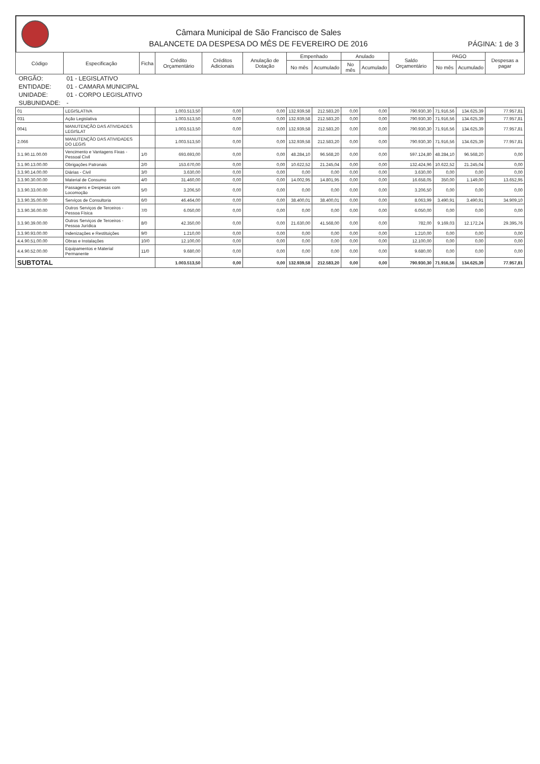Câmara Municipal de São Francisco de Sales
BALANCETE DA DESPESA DO MÊS DE FEVEREIRO DE 2016
PÁGINA: 1 de 3
| Código | Especificação | Ficha | Crédito Orçamentário | Créditos Adicionais | Anulação de Dotação | Empenhado | | Anulado | | Saldo Orçamentário | PAGO | | Despesas a pagar |
| --- | --- | --- | --- | --- | --- | --- | --- | --- | --- | --- | --- | --- | --- |
| | | | | | | No mês | Acumulado | No mês | Acumulado | | No mês | Acumulado | |
| ORGÃO: | 01 - LEGISLATIVO | | | | | | | | | | | | |
| ENTIDADE: | 01 - CAMARA MUNICIPAL | | | | | | | | | | | | |
| UNIDADE: | 01 - CORPO LEGISLATIVO | | | | | | | | | | | | |
| SUBUNIDADE: | - | | | | | | | | | | | | |
| 01 | LEGISLATIVA | | 1.003.513,50 | 0,00 | 0,00 | 132.939,58 | 212.583,20 | 0,00 | 0,00 | 790.930,30 | 71.916,56 | 134.625,39 | 77.957,81 |
| 031 | Ação Legislativa | | 1.003.513,50 | 0,00 | 0,00 | 132.939,58 | 212.583,20 | 0,00 | 0,00 | 790.930,30 | 71.916,56 | 134.625,39 | 77.957,81 |
| 0041 | MANUTENÇÃO DAS ATIVIDADES LEGISLAT | | 1.003.513,50 | 0,00 | 0,00 | 132.939,58 | 212.583,20 | 0,00 | 0,00 | 790.930,30 | 71.916,56 | 134.625,39 | 77.957,81 |
| 2.066 | MANUTENÇÃO DAS ATIVIDADES DO LEGIS | | 1.003.513,50 | 0,00 | 0,00 | 132.939,58 | 212.583,20 | 0,00 | 0,00 | 790.930,30 | 71.916,56 | 134.625,39 | 77.957,81 |
| 3.1.90.11.00.00 | Vencimento e Vantagens Fixas - Pessoal Civil | 1/0 | 693.693,00 | 0,00 | 0,00 | 48.284,10 | 96.568,20 | 0,00 | 0,00 | 597.124,80 | 48.284,10 | 96.568,20 | 0,00 |
| 3.1.90.13.00.00 | Obrigações Patronais | 2/0 | 153.670,00 | 0,00 | 0,00 | 10.622,52 | 21.245,04 | 0,00 | 0,00 | 132.424,96 | 10.622,52 | 21.245,04 | 0,00 |
| 3.3.90.14.00.00 | Diárias - Civil | 3/0 | 3.630,00 | 0,00 | 0,00 | 0,00 | 0,00 | 0,00 | 0,00 | 3.630,00 | 0,00 | 0,00 | 0,00 |
| 3.3.90.30.00.00 | Material de Consumo | 4/0 | 31.460,00 | 0,00 | 0,00 | 14.002,95 | 14.801,95 | 0,00 | 0,00 | 16.658,05 | 350,00 | 1.149,00 | 13.652,95 |
| 3.3.90.33.00.00 | Passagens e Despesas com Locomoção | 5/0 | 3.206,50 | 0,00 | 0,00 | 0,00 | 0,00 | 0,00 | 0,00 | 3.206,50 | 0,00 | 0,00 | 0,00 |
| 3.3.90.35.00.00 | Serviços de Consultoria | 6/0 | 46.464,00 | 0,00 | 0,00 | 38.400,01 | 38.400,01 | 0,00 | 0,00 | 8.063,99 | 3.490,91 | 3.490,91 | 34.909,10 |
| 3.3.90.36.00.00 | Outros Serviços de Terceiros - Pessoa Física | 7/0 | 6.050,00 | 0,00 | 0,00 | 0,00 | 0,00 | 0,00 | 0,00 | 6.050,00 | 0,00 | 0,00 | 0,00 |
| 3.3.90.39.00.00 | Outros Serviços de Terceiros - Pessoa Jurídica | 8/0 | 42.350,00 | 0,00 | 0,00 | 21.630,00 | 41.568,00 | 0,00 | 0,00 | 782,00 | 9.169,03 | 12.172,24 | 29.395,76 |
| 3.3.90.93.00.00 | Indenizações e Restituições | 9/0 | 1.210,00 | 0,00 | 0,00 | 0,00 | 0,00 | 0,00 | 0,00 | 1.210,00 | 0,00 | 0,00 | 0,00 |
| 4.4.90.51.00.00 | Obras e Instalações | 10/0 | 12.100,00 | 0,00 | 0,00 | 0,00 | 0,00 | 0,00 | 0,00 | 12.100,00 | 0,00 | 0,00 | 0,00 |
| 4.4.90.52.00.00 | Equipamentos e Material Permanente | 11/0 | 9.680,00 | 0,00 | 0,00 | 0,00 | 0,00 | 0,00 | 0,00 | 9.680,00 | 0,00 | 0,00 | 0,00 |
| SUBTOTAL | | | 1.003.513,50 | 0,00 | 0,00 | 132.939,58 | 212.583,20 | 0,00 | 0,00 | 790.930,30 | 71.916,56 | 134.625,39 | 77.957,81 |